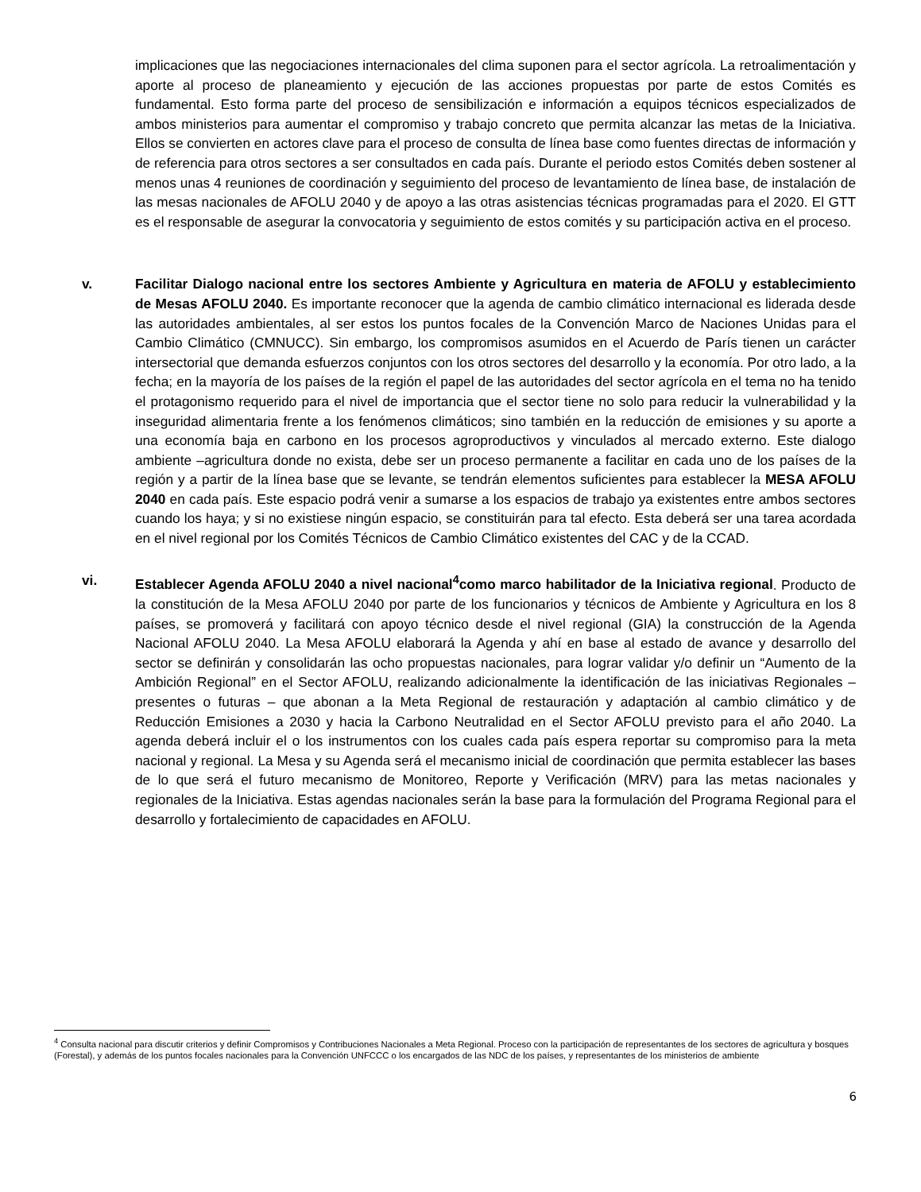implicaciones que las negociaciones internacionales del clima suponen para el sector agrícola. La retroalimentación y aporte al proceso de planeamiento y ejecución de las acciones propuestas por parte de estos Comités es fundamental. Esto forma parte del proceso de sensibilización e información a equipos técnicos especializados de ambos ministerios para aumentar el compromiso y trabajo concreto que permita alcanzar las metas de la Iniciativa. Ellos se convierten en actores clave para el proceso de consulta de línea base como fuentes directas de información y de referencia para otros sectores a ser consultados en cada país. Durante el periodo estos Comités deben sostener al menos unas 4 reuniones de coordinación y seguimiento del proceso de levantamiento de línea base, de instalación de las mesas nacionales de AFOLU 2040 y de apoyo a las otras asistencias técnicas programadas para el 2020. El GTT es el responsable de asegurar la convocatoria y seguimiento de estos comités y su participación activa en el proceso.
v. Facilitar Dialogo nacional entre los sectores Ambiente y Agricultura en materia de AFOLU y establecimiento de Mesas AFOLU 2040. Es importante reconocer que la agenda de cambio climático internacional es liderada desde las autoridades ambientales, al ser estos los puntos focales de la Convención Marco de Naciones Unidas para el Cambio Climático (CMNUCC). Sin embargo, los compromisos asumidos en el Acuerdo de París tienen un carácter intersectorial que demanda esfuerzos conjuntos con los otros sectores del desarrollo y la economía. Por otro lado, a la fecha; en la mayoría de los países de la región el papel de las autoridades del sector agrícola en el tema no ha tenido el protagonismo requerido para el nivel de importancia que el sector tiene no solo para reducir la vulnerabilidad y la inseguridad alimentaria frente a los fenómenos climáticos; sino también en la reducción de emisiones y su aporte a una economía baja en carbono en los procesos agroproductivos y vinculados al mercado externo. Este dialogo ambiente –agricultura donde no exista, debe ser un proceso permanente a facilitar en cada uno de los países de la región y a partir de la línea base que se levante, se tendrán elementos suficientes para establecer la MESA AFOLU 2040 en cada país. Este espacio podrá venir a sumarse a los espacios de trabajo ya existentes entre ambos sectores cuando los haya; y si no existiese ningún espacio, se constituirán para tal efecto. Esta deberá ser una tarea acordada en el nivel regional por los Comités Técnicos de Cambio Climático existentes del CAC y de la CCAD.
vi. Establecer Agenda AFOLU 2040 a nivel nacional<sup>4</sup>como marco habilitador de la Iniciativa regional. Producto de la constitución de la Mesa AFOLU 2040 por parte de los funcionarios y técnicos de Ambiente y Agricultura en los 8 países, se promoverá y facilitará con apoyo técnico desde el nivel regional (GIA) la construcción de la Agenda Nacional AFOLU 2040. La Mesa AFOLU elaborará la Agenda y ahí en base al estado de avance y desarrollo del sector se definirán y consolidarán las ocho propuestas nacionales, para lograr validar y/o definir un “Aumento de la Ambición Regional” en el Sector AFOLU, realizando adicionalmente la identificación de las iniciativas Regionales – presentes o futuras – que abonan a la Meta Regional de restauración y adaptación al cambio climático y de Reducción Emisiones a 2030 y hacia la Carbono Neutralidad en el Sector AFOLU previsto para el año 2040. La agenda deberá incluir el o los instrumentos con los cuales cada país espera reportar su compromiso para la meta nacional y regional. La Mesa y su Agenda será el mecanismo inicial de coordinación que permita establecer las bases de lo que será el futuro mecanismo de Monitoreo, Reporte y Verificación (MRV) para las metas nacionales y regionales de la Iniciativa. Estas agendas nacionales serán la base para la formulación del Programa Regional para el desarrollo y fortalecimiento de capacidades en AFOLU.
<sup>4</sup> Consulta nacional para discutir criterios y definir Compromisos y Contribuciones Nacionales a Meta Regional. Proceso con la participación de representantes de los sectores de agricultura y bosques (Forestal), y además de los puntos focales nacionales para la Convención UNFCCC o los encargados de las NDC de los países, y representantes de los ministerios de ambiente
6